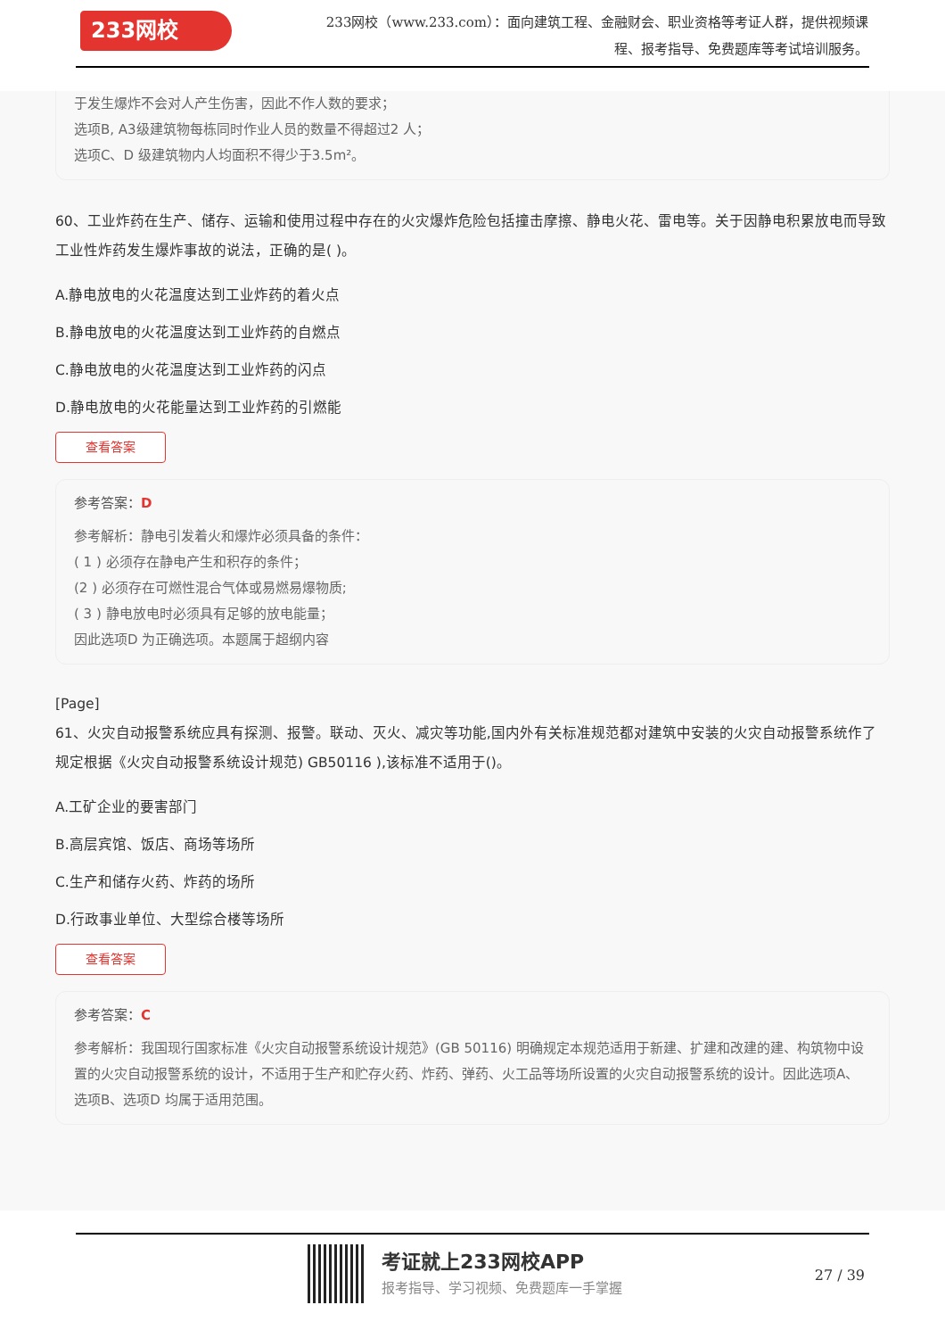233网校
233网校（www.233.com）：面向建筑工程、金融财会、职业资格等考证人群，提供视频课程、报考指导、免费题库等考试培训服务。
于发生爆炸不会对人产生伤害，因此不作人数的要求；
选项B, A3级建筑物每栋同时作业人员的数量不得超过2 人；
选项C、D 级建筑物内人均面积不得少于3.5m²。
60、工业炸药在生产、储存、运输和使用过程中存在的火灾爆炸危险包括撞击摩擦、静电火花、雷电等。关于因静电积累放电而导致工业性炸药发生爆炸事故的说法，正确的是( )。
A.静电放电的火花温度达到工业炸药的着火点
B.静电放电的火花温度达到工业炸药的自燃点
C.静电放电的火花温度达到工业炸药的闪点
D.静电放电的火花能量达到工业炸药的引燃能
查看答案
参考答案：D
参考解析：静电引发着火和爆炸必须具备的条件：
( 1 ) 必须存在静电产生和积存的条件；
(2 ) 必须存在可燃性混合气体或易燃易爆物质;
( 3 ) 静电放电时必须具有足够的放电能量；
因此选项D 为正确选项。本题属于超纲内容
[Page]
61、火灾自动报警系统应具有探测、报警。联动、灭火、减灾等功能,国内外有关标准规范都对建筑中安装的火灾自动报警系统作了规定根据《火灾自动报警系统设计规范) GB50116 ),该标准不适用于()。
A.工矿企业的要害部门
B.高层宾馆、饭店、商场等场所
C.生产和储存火药、炸药的场所
D.行政事业单位、大型综合楼等场所
查看答案
参考答案：C
参考解析：我国现行国家标准《火灾自动报警系统设计规范》(GB 50116) 明确规定本规范适用于新建、扩建和改建的建、构筑物中设置的火灾自动报警系统的设计，不适用于生产和贮存火药、炸药、弹药、火工品等场所设置的火灾自动报警系统的设计。因此选项A、选项B、选项D 均属于适用范围。
考证就上233网校APP
报考指导、学习视频、免费题库一手掌握
27 / 39